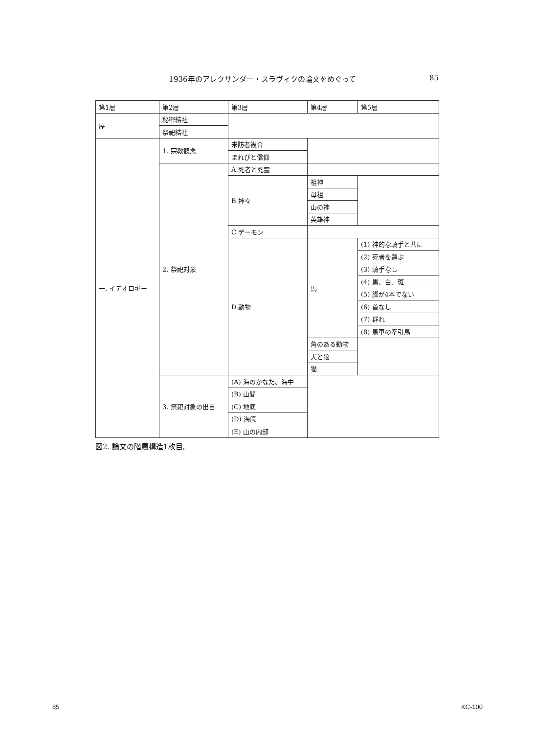1936年のアレクサンダー・スラヴィクの論文をめぐって 85
| 第1層 | 第2層 | 第3層 | 第4層 | 第5層 |
| 序 | 秘密結社 | | | |
| | 祭祀結社 | | | |
| 一. イデオロギー | 1. 宗教観念 | 来訪者複合 | | |
| | | まれびと信仰 | | |
| | 2. 祭祀対象 | A.死者と死霊 | | |
| | | B.神々 | 祖神 | |
| | | | 母祖 | |
| | | | 山の神 | |
| | | | 英雄神 | |
| | | C.デーモン | | |
| | | D.動物 | 馬 | (1) 神的な騎手と共に |
| | | | | (2) 死者を運ぶ |
| | | | | (3) 騎手なし |
| | | | | (4) 黒、白、斑 |
| | | | | (5) 脚が4本でない |
| | | | | (6) 首なし |
| | | | | (7) 群れ |
| | | | | (8) 馬車の牽引馬 |
| | | | 角のある動物 | |
| | | | 犬と狼 | |
| | | | 猫 | |
| | 3. 祭祀対象の出自 | (A) 海のかなた、海中 | | |
| | | (B) 山間 | | |
| | | (C) 地底 | | |
| | | (D) 海底 | | |
| | | (E) 山の内部 | | |
図2. 論文の階層構造1枚目。
85 KC-100